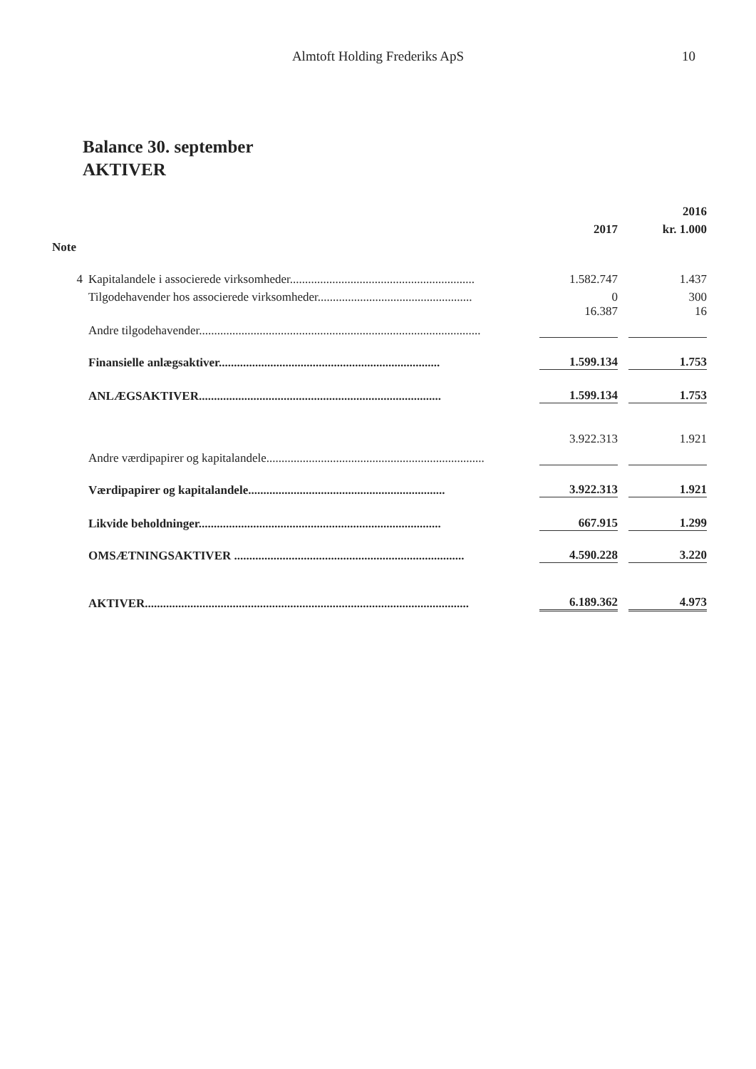Almtoft Holding Frederiks ApS 10
Balance 30. september
AKTIVER
| | | | | 2016 |
| | | 2017 | | kr. 1.000 |
| Note | | | | |
| 4 | Kapitalandele i associerede virksomheder............................................................. | 1.582.747 | | 1.437 |
| | Tilgodehavender hos associerede virksomheder................................................... | 0 | | 300 |
| | Andre tilgodehavender............................................................................................. | 16.387 | | 16 |
| | Finansielle anlægsaktiver......................................................................... | 1.599.134 | | 1.753 |
| | ANLÆGSAKTIVER................................................................................ | 1.599.134 | | 1.753 |
| | Andre værdipapirer og kapitalandele........................................................................ | 3.922.313 | | 1.921 |
| | Værdipapirer og kapitalandele................................................................. | 3.922.313 | | 1.921 |
| | Likvide beholdninger................................................................................ | 667.915 | | 1.299 |
| | OMSÆTNINGSAKTIVER ............................................................................ | 4.590.228 | | 3.220 |
| | AKTIVER........................................................................................................... | 6.189.362 | | 4.973 |